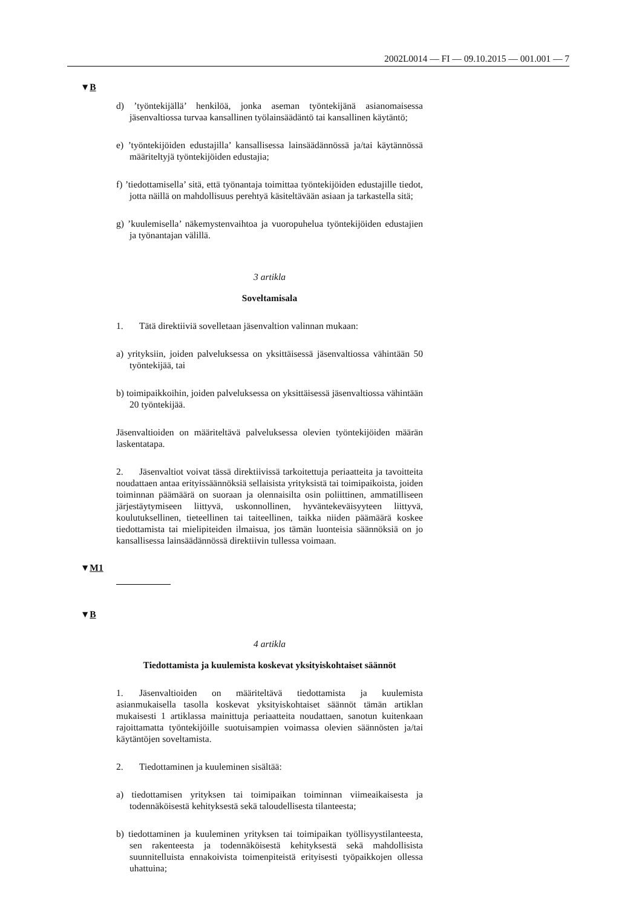2002L0014 — FI — 09.10.2015 — 001.001 — 7
▼B
d) ’työntekijällä’ henkilöä, jonka aseman työntekijänä asianomaisessa jäsenvaltiossa turvaa kansallinen työlainsäädäntö tai kansallinen käytäntö;
e) ’työntekijöiden edustajilla’ kansallisessa lainsäädännössä ja/tai käytännössä määriteltyjä työntekijöiden edustajia;
f) ’tiedottamisella’ sitä, että työnantaja toimittaa työntekijöiden edustajille tiedot, jotta näillä on mahdollisuus perehtyä käsiteltävään asiaan ja tarkastella sitä;
g) ’kuulemisella’ näkemystenvaihtoa ja vuoropuhelua työntekijöiden edustajien ja työnantajan välillä.
3 artikla
Soveltamisala
1. Tätä direktiiviä sovelletaan jäsenvaltion valinnan mukaan:
a) yrityksiin, joiden palveluksessa on yksittäisessä jäsenvaltiossa vähintään 50 työntekijää, tai
b) toimipaikkoihin, joiden palveluksessa on yksittäisessä jäsenvaltiossa vähintään 20 työntekijää.
Jäsenvaltioiden on määriteltävä palveluksessa olevien työntekijöiden määrän laskentatapa.
2. Jäsenvaltiot voivat tässä direktiivissä tarkoitettuja periaatteita ja tavoitteita noudattaen antaa erityissäännöksiä sellaisista yrityksistä tai toimipaikoista, joiden toiminnan päämäärä on suoraan ja olennaisilta osin poliittinen, ammatilliseen järjestäytymiseen liittyvä, uskonnollinen, hyväntekeväisyyteen liittyvä, koulutuksellinen, tieteellinen tai taiteellinen, taikka niiden päämäärä koskee tiedottamista tai mielipiteiden ilmaisua, jos tämän luonteisia säännöksiä on jo kansallisessa lainsäädännössä direktiivin tullessa voimaan.
▼M1
▼B
4 artikla
Tiedottamista ja kuulemista koskevat yksityiskohtaiset säännöt
1. Jäsenvaltioiden on määriteltävä tiedottamista ja kuulemista asianmukaisella tasolla koskevat yksityiskohtaiset säännöt tämän artiklan mukaisesti 1 artiklassa mainittuja periaatteita noudattaen, sanotun kuitenkaan rajoittamatta työntekijöille suotuisampien voimassa olevien säännösten ja/tai käytäntöjen soveltamista.
2. Tiedottaminen ja kuuleminen sisältää:
a) tiedottamisen yrityksen tai toimipaikan toiminnan viimeaikaisesta ja todennäköisestä kehityksestä sekä taloudellisesta tilanteesta;
b) tiedottaminen ja kuuleminen yrityksen tai toimipaikan työllisyystilanteesta, sen rakenteesta ja todennäköisestä kehityksestä sekä mahdollisista suunnitelluista ennakoivista toimenpiteistä erityisesti työpaikkojen ollessa uhattuina;